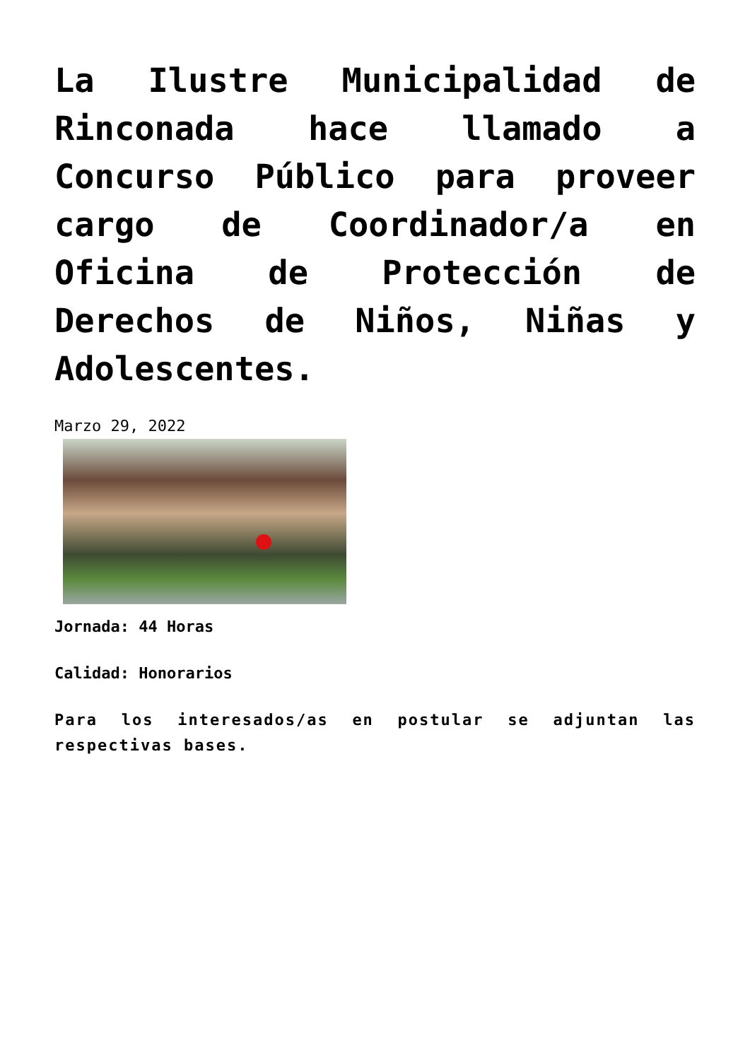La Ilustre Municipalidad de Rinconada hace llamado a Concurso Público para proveer cargo de Coordinador/a en Oficina de Protección de Derechos de Niños, Niñas y Adolescentes.
Marzo 29, 2022
Jornada: 44 Horas
Calidad: Honorarios
Para los interesados/as en postular se adjuntan las respectivas bases.